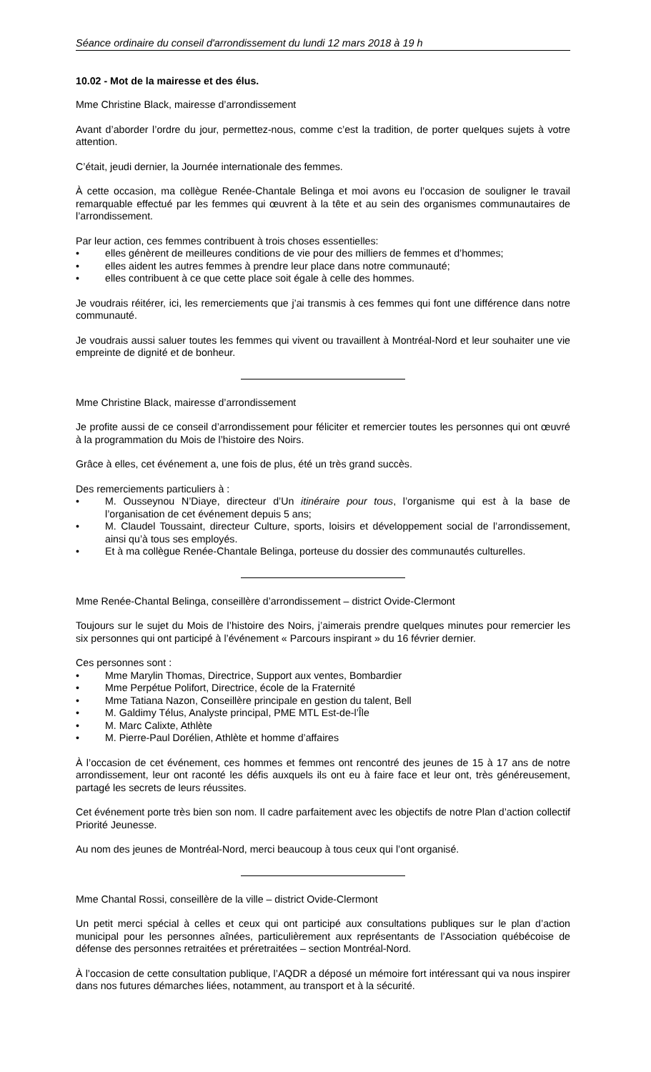Séance ordinaire du conseil d'arrondissement du lundi 12 mars 2018 à 19 h
10.02 - Mot de la mairesse et des élus.
Mme Christine Black, mairesse d’arrondissement
Avant d’aborder l’ordre du jour, permettez-nous, comme c’est la tradition, de porter quelques sujets à votre attention.
C’était, jeudi dernier, la Journée internationale des femmes.
À cette occasion, ma collègue Renée-Chantale Belinga et moi avons eu l’occasion de souligner le travail remarquable effectué par les femmes qui œuvrent à la tête et au sein des organismes communautaires de l’arrondissement.
Par leur action, ces femmes contribuent à trois choses essentielles:
• elles génèrent de meilleures conditions de vie pour des milliers de femmes et d’hommes;
• elles aident les autres femmes à prendre leur place dans notre communauté;
• elles contribuent à ce que cette place soit égale à celle des hommes.
Je voudrais réitérer, ici, les remerciements que j’ai transmis à ces femmes qui font une différence dans notre communauté.
Je voudrais aussi saluer toutes les femmes qui vivent ou travaillent à Montréal-Nord et leur souhaiter une vie empreinte de dignité et de bonheur.
Mme Christine Black, mairesse d’arrondissement
Je profite aussi de ce conseil d’arrondissement pour féliciter et remercier toutes les personnes qui ont œuvré à la programmation du Mois de l’histoire des Noirs.
Grâce à elles, cet événement a, une fois de plus, été un très grand succès.
Des remerciements particuliers à :
• M. Ousseynou N’Diaye, directeur d’Un itinéraire pour tous, l’organisme qui est à la base de l’organisation de cet événement depuis 5 ans;
• M. Claudel Toussaint, directeur Culture, sports, loisirs et développement social de l’arrondissement, ainsi qu’à tous ses employés.
• Et à ma collègue Renée-Chantale Belinga, porteuse du dossier des communautés culturelles.
Mme Renée-Chantal Belinga, conseillère d’arrondissement – district Ovide-Clermont
Toujours sur le sujet du Mois de l’histoire des Noirs, j’aimerais prendre quelques minutes pour remercier les six personnes qui ont participé à l’événement « Parcours inspirant » du 16 février dernier.
Ces personnes sont :
• Mme Marylin Thomas, Directrice, Support aux ventes, Bombardier
• Mme Perpétue Polifort, Directrice, école de la Fraternité
• Mme Tatiana Nazon, Conseillère principale en gestion du talent, Bell
• M. Galdimy Télus, Analyste principal, PME MTL Est-de-l’Île
• M. Marc Calixte, Athlète
• M. Pierre-Paul Dorélien, Athlète et homme d’affaires
À l’occasion de cet événement, ces hommes et femmes ont rencontré des jeunes de 15 à 17 ans de notre arrondissement, leur ont raconté les défis auxquels ils ont eu à faire face et leur ont, très généreusement, partagé les secrets de leurs réussites.
Cet événement porte très bien son nom. Il cadre parfaitement avec les objectifs de notre Plan d’action collectif Priorité Jeunesse.
Au nom des jeunes de Montréal-Nord, merci beaucoup à tous ceux qui l’ont organisé.
Mme Chantal Rossi, conseillère de la ville – district Ovide-Clermont
Un petit merci spécial à celles et ceux qui ont participé aux consultations publiques sur le plan d’action municipal pour les personnes aînées, particulièrement aux représentants de l’Association québécoise de défense des personnes retraitées et préretraitées – section Montréal-Nord.
À l’occasion de cette consultation publique, l’AQDR a déposé un mémoire fort intéressant qui va nous inspirer dans nos futures démarches liées, notamment, au transport et à la sécurité.